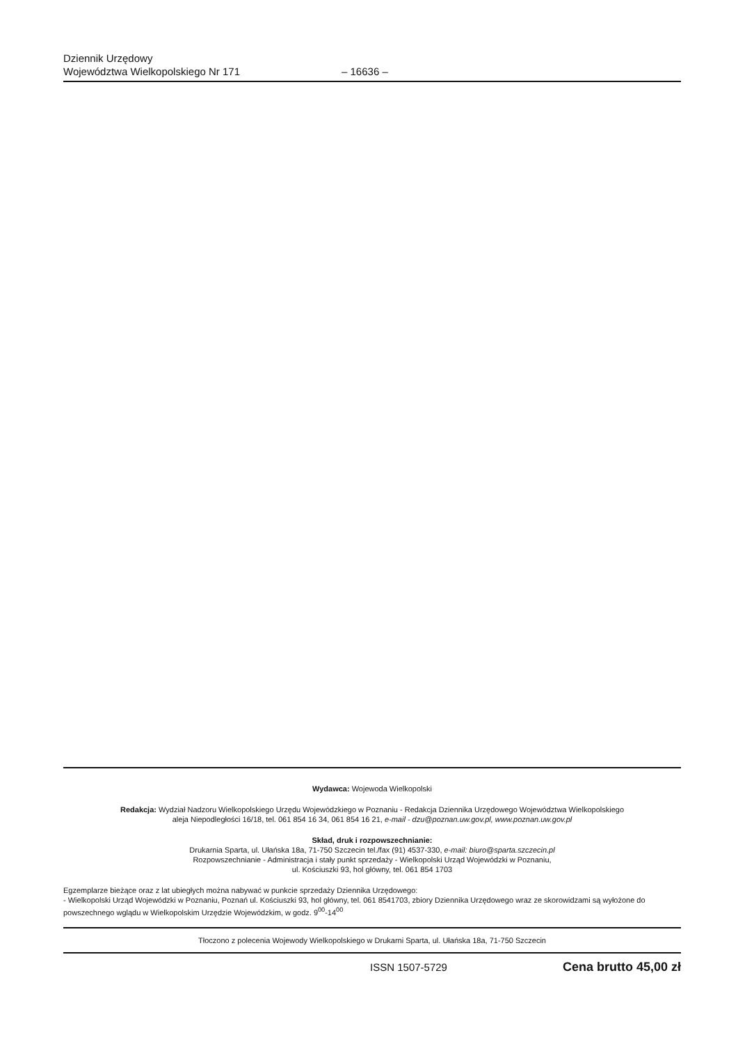Dziennik Urzędowy
Województwa Wielkopolskiego Nr 171
– 16636 –
Wydawca: Wojewoda Wielkopolski
Redakcja: Wydział Nadzoru Wielkopolskiego Urzędu Wojewódzkiego w Poznaniu - Redakcja Dziennika Urzędowego Województwa Wielkopolskiego
aleja Niepodległości 16/18, tel. 061 854 16 34, 061 854 16 21, e-mail - dzu@poznan.uw.gov.pl, www.poznan.uw.gov.pl
Skład, druk i rozpowszechnianie:
Drukarnia Sparta, ul. Ułańska 18a, 71-750 Szczecin tel./fax (91) 4537-330, e-mail: biuro@sparta.szczecin.pl
Rozpowszechnianie - Administracja i stały punkt sprzedaży - Wielkopolski Urząd Wojewódzki w Poznaniu,
ul. Kościuszki 93, hol główny, tel. 061 854 1703
Egzemplarze bieżące oraz z lat ubiegłych można nabywać w punkcie sprzedaży Dziennika Urzędowego:
- Wielkopolski Urząd Wojewódzki w Poznaniu, Poznań ul. Kościuszki 93, hol główny, tel. 061 8541703, zbiory Dziennika Urzędowego wraz ze skorowidzami są wyłożone do powszechnego wglądu w Wielkopolskim Urzędzie Wojewódzkim, w godz. 9<sup>00</sup>-14<sup>00</sup>
Tłoczono z polecenia Wojewody Wielkopolskiego w Drukarni Sparta, ul. Ułańska 18a, 71-750 Szczecin
ISSN 1507-5729 Cena brutto 45,00 zł